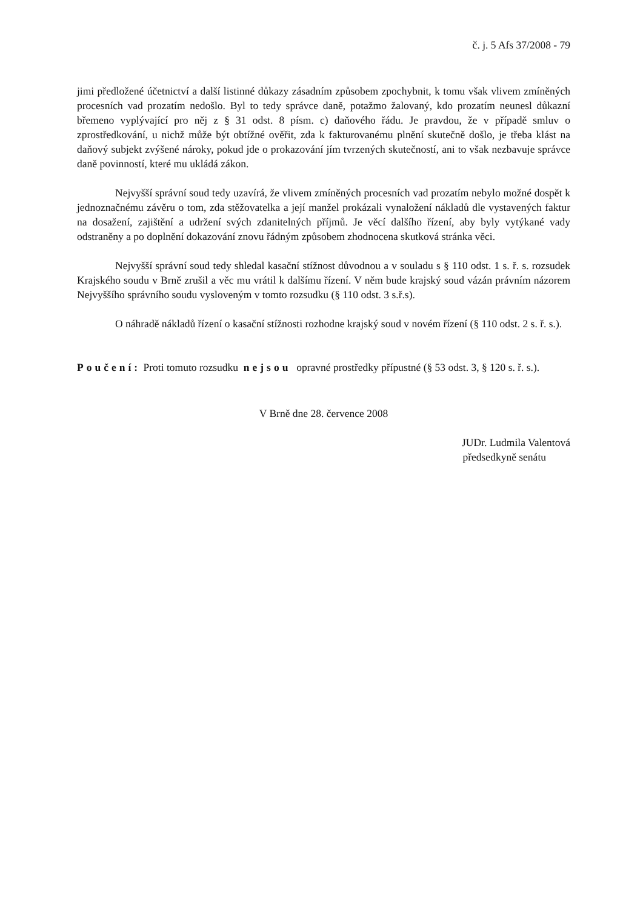č. j. 5 Afs 37/2008 - 79
jimi předložené účetnictví a další listinné důkazy zásadním způsobem zpochybnit, k tomu však vlivem zmíněných procesních vad prozatím nedošlo. Byl to tedy správce daně, potažmo žalovaný, kdo prozatím neunesl důkazní břemeno vyplývající pro něj z § 31 odst. 8 písm. c) daňového řádu. Je pravdou, že v případě smluv o zprostředkování, u nichž může být obtížné ověřit, zda k fakturovanému plnění skutečně došlo, je třeba klást na daňový subjekt zvýšené nároky, pokud jde o prokazování jím tvrzených skutečností, ani to však nezbavuje správce daně povinností, které mu ukládá zákon.
Nejvyšší správní soud tedy uzavírá, že vlivem zmíněných procesních vad prozatím nebylo možné dospět k jednoznačnému závěru o tom, zda stěžovatelka a její manžel prokázali vynaložení nákladů dle vystavených faktur na dosažení, zajištění a udržení svých zdanitelných příjmů. Je věcí dalšího řízení, aby byly vytýkané vady odstraněny a po doplnění dokazování znovu řádným způsobem zhodnocena skutková stránka věci.
Nejvyšší správní soud tedy shledal kasační stížnost důvodnou a v souladu s § 110 odst. 1 s. ř. s. rozsudek Krajského soudu v Brně zrušil a věc mu vrátil k dalšímu řízení. V něm bude krajský soud vázán právním názorem Nejvyššího správního soudu vysloveným v tomto rozsudku (§ 110 odst. 3 s.ř.s).
O náhradě nákladů řízení o kasační stížnosti rozhodne krajský soud v novém řízení (§ 110 odst. 2 s. ř. s.).
Poučení: Proti tomuto rozsudku nejsou opravné prostředky přípustné (§ 53 odst. 3, § 120 s. ř. s.).
V Brně dne 28. července 2008
JUDr. Ludmila Valentová
předsedkyně senátu